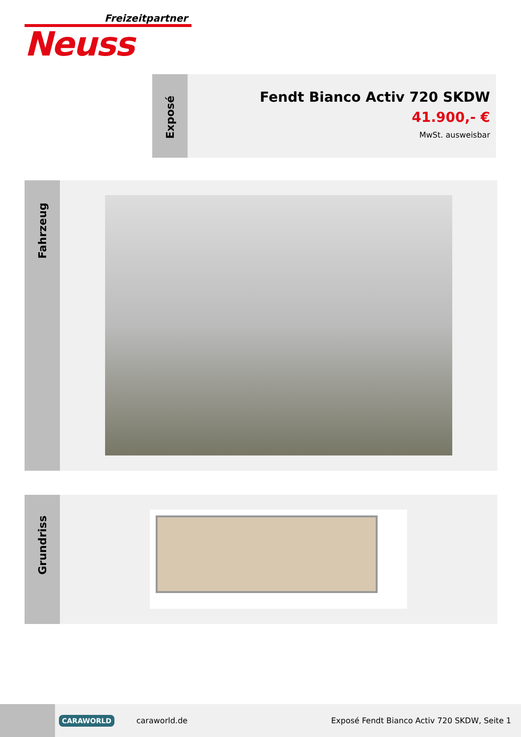Freizeitpartner
Neuss
Exposé
Fendt Bianco Activ 720 SKDW
41.900,- €
MwSt. ausweisbar
Fahrzeug
Grundriss
CARAWORLD
caraworld.de
Exposé Fendt Bianco Activ 720 SKDW, Seite 1